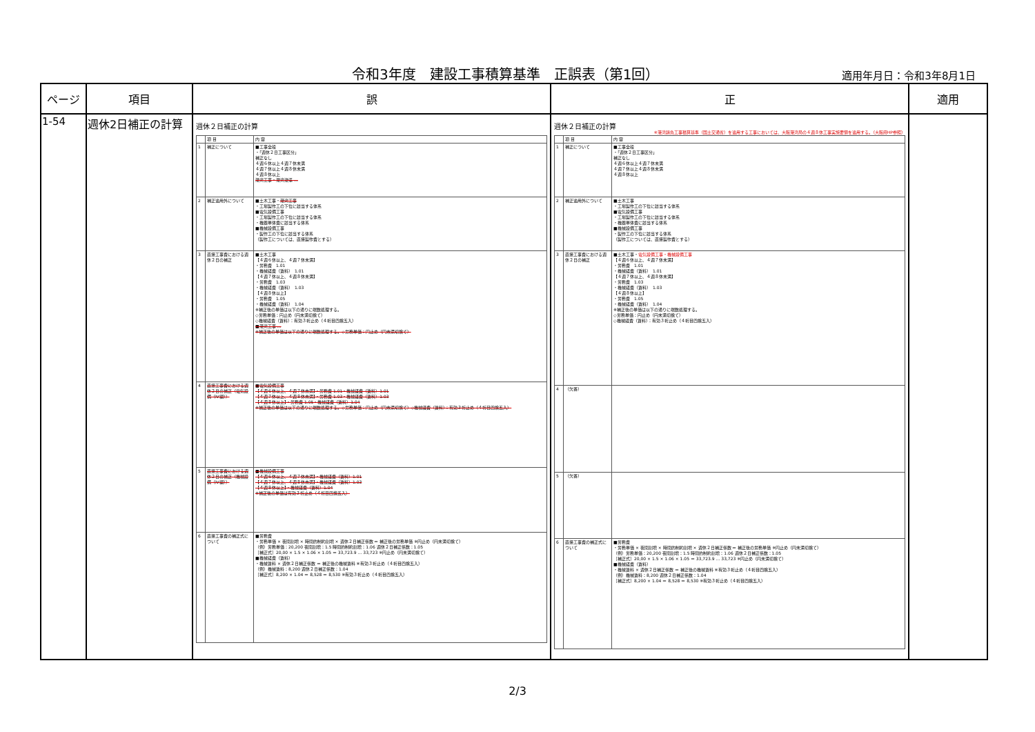令和3年度　建設工事積算基準　正誤表（第1回）
適用年月日：令和3年8月1日
| ページ | 項目 | 誤 | 正 | 適用 |
| --- | --- | --- | --- | --- |
| 1-54 | 週休2日補正の計算 | 週休２日補正の計算 / / 項 目 / 内 容 / / 1 / 補正について / ■工事全般 ・「週休２日工事区分」 補正なし ４週６休以上４週７休未満 ４週７休以上４週８休未満 ４週８休以上 港湾工事・港湾浚渫 … / / 2 / 補正適用外について / ■土木工事・ 港湾工事 ・工場製作工の下位に該当する体系 ■電気設備工事 ・工場製作工の下位に該当する体系 ・機器単体費に該当する体系 ■機械設備工事 ・製作工の下位に該当する体系 （製作工については、直接製作費とする） / / 3 / 直接工事費における週休２日の補正 / ■土木工事 【４週６休以上、４週７休未満】 ・労務費 1.01 ・機械経費（賃料） 1.01 【４週７休以上、４週８休未満】 ・労務費 1.03 ・機械経費（賃料） 1.03 【４週８休以上】 ・労務費 1.05 ・機械経費（賃料） 1.04 ※補正後の単価は以下の通りに端数処理する。 ◇労務単価：円止め（円未満切捨て） ◇機械経費（賃料）：有効３桁止め（４桁目四捨五入） ■港湾工事 … ※補正後の単価は以下の通りに端数処理する。◇労務単価：円止め（円未満切捨て） / / 4 / 直接工事費における週休２日の補正（電気設備（Ⅳ編）） / ■電気設備工事 【４週６休以上、４週７休未満】・労務費 1.01・機械経費（賃料）1.01 【４週７休以上、４週８休未満】・労務費 1.03・機械経費（賃料）1.03 【４週８休以上】・労務費 1.05・機械経費（賃料）1.04 ※補正後の単価は以下の通りに端数処理する。◇労務単価：円止め（円未満切捨て）◇機械経費（賃料）：有効３桁止め（４桁目四捨五入） / / 5 / 直接工事費における週休２日の補正（機械設備（Ⅳ編）） / ■機械設備工事 【４週６休以上、４週７休未満】・機械経費（賃料）1.01 【４週７休以上、４週８休未満】・機械経費（賃料）1.03 【４週８休以上】・機械経費（賃料）1.04 ※補正後の単価は有効３桁止め（４桁目四捨五入） / / 6 / 直接工事費の補正式について / ■労務費 ・労務単価 × 夜間割増 × 時間的制約割増 × 週休２日補正係数 ＝ 補正後の労務単価 ※円止め（円未満切捨て） （例）労務単価：20,200 夜間割増：1.5 時間的制約割増：1.06 週休２日補正係数：1.05 ［補正式］20,00 × 1.5 × 1.06 × 1.05 ＝ 33,723.9 … 33,723 ※円止め（円未満切捨て） ■機械経費（賃料） ・機械賃料 × 週休２日補正係数 ＝ 補正後の機械賃料 ※有効３桁止め（４桁目四捨五入） （例）機械賃料：8,200 週休２日補正係数：1.04 ［補正式］8,200 × 1.04 ＝ 8,528 ＝ 8,530 ※有効３桁止め（４桁目四捨五入） / | 週休２日補正の計算 ※港湾請負工事積算基準（国土交通省）を適用する工事においては、大阪港湾局の４週８休工事実施要領を適用する。（大阪府HP参照） / / 項 目 / 内 容 / / 1 / 補正について / ■工事全般 ・「週休２日工事区分」 補正なし ４週６休以上４週７休未満 ４週７休以上４週８休未満 ４週８休以上 / / 2 / 補正適用外について / ■土木工事 ・工場製作工の下位に該当する体系 ■電気設備工事 ・工場製作工の下位に該当する体系 ・機器単体費に該当する体系 ■機械設備工事 ・製作工の下位に該当する体系 （製作工については、直接製作費とする） / / 3 / 直接工事費における週休２日の補正 / ■土木工事・ 電気設備工事・機械設備工事 【４週６休以上、４週７休未満】 ・労務費 1.01 ・機械経費（賃料） 1.01 【４週７休以上、４週８休未満】 ・労務費 1.03 ・機械経費（賃料） 1.03 【４週８休以上】 ・労務費 1.05 ・機械経費（賃料） 1.04 ※補正後の単価は以下の通りに端数処理する。 ◇労務単価：円止め（円未満切捨て） ◇機械経費（賃料）：有効３桁止め（４桁目四捨五入） / / 4 / （欠番） / / / 5 / （欠番） / / / 6 / 直接工事費の補正式について / ■労務費 ・労務単価 × 夜間割増 × 時間的制約割増 × 週休２日補正係数 ＝ 補正後の労務単価 ※円止め（円未満切捨て） （例）労務単価：20,200 夜間割増：1.5 時間的制約割増：1.06 週休２日補正係数：1.05 ［補正式］20,00 × 1.5 × 1.06 × 1.05 ＝ 33,723.9 … 33,723 ※円止め（円未満切捨て） ■機械経費（賃料） ・機械賃料 × 週休２日補正係数 ＝ 補正後の機械賃料 ※有効３桁止め（４桁目四捨五入） （例）機械賃料：8,200 週休２日補正係数：1.04 ［補正式］8,200 × 1.04 ＝ 8,528 ＝ 8,530 ※有効３桁止め（４桁目四捨五入） / | |
2/3